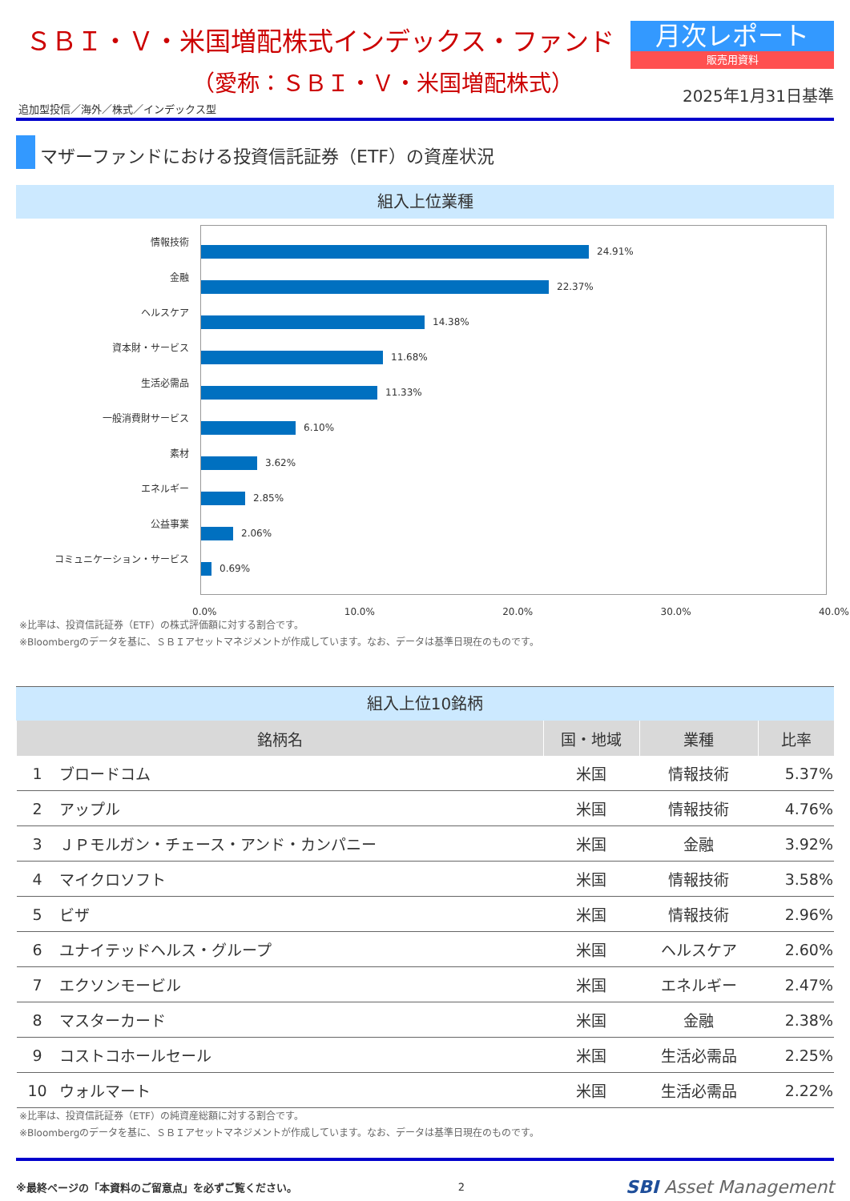ＳＢＩ・Ｖ・米国増配株式インデックス・ファンド
（愛称：ＳＢＩ・Ｖ・米国増配株式）
追加型投信／海外／株式／インデックス型
月次レポート
販売用資料
2025年1月31日基準
マザーファンドにおける投資信託証券（ETF）の資産状況
組入上位業種
情報技術
金融
ヘルスケア
資本財・サービス
生活必需品
一般消費財サービス
素材
エネルギー
公益事業
コミュニケーション・サービス
24.91%
22.37%
14.38%
11.68%
11.33%
6.10%
3.62%
2.85%
2.06%
0.69%
0.0% 10.0% 20.0% 30.0% 40.0%
※比率は、投資信託証券（ETF）の株式評価額に対する割合です。
※Bloombergのデータを基に、ＳＢＩアセットマネジメントが作成しています。なお、データは基準日現在のものです。
組入上位10銘柄
| 銘柄名 | | 国・地域 | 業種 | 比率 |
| --- | --- | --- | --- | --- |
| 1 | ブロードコム | 米国 | 情報技術 | 5.37% |
| 2 | アップル | 米国 | 情報技術 | 4.76% |
| 3 | ＪＰモルガン・チェース・アンド・カンパニー | 米国 | 金融 | 3.92% |
| 4 | マイクロソフト | 米国 | 情報技術 | 3.58% |
| 5 | ビザ | 米国 | 情報技術 | 2.96% |
| 6 | ユナイテッドヘルス・グループ | 米国 | ヘルスケア | 2.60% |
| 7 | エクソンモービル | 米国 | エネルギー | 2.47% |
| 8 | マスターカード | 米国 | 金融 | 2.38% |
| 9 | コストコホールセール | 米国 | 生活必需品 | 2.25% |
| 10 | ウォルマート | 米国 | 生活必需品 | 2.22% |
※比率は、投資信託証券（ETF）の純資産総額に対する割合です。
※Bloombergのデータを基に、ＳＢＩアセットマネジメントが作成しています。なお、データは基準日現在のものです。
※最終ページの「本資料のご留意点」を必ずご覧ください。 2 SBI Asset Management